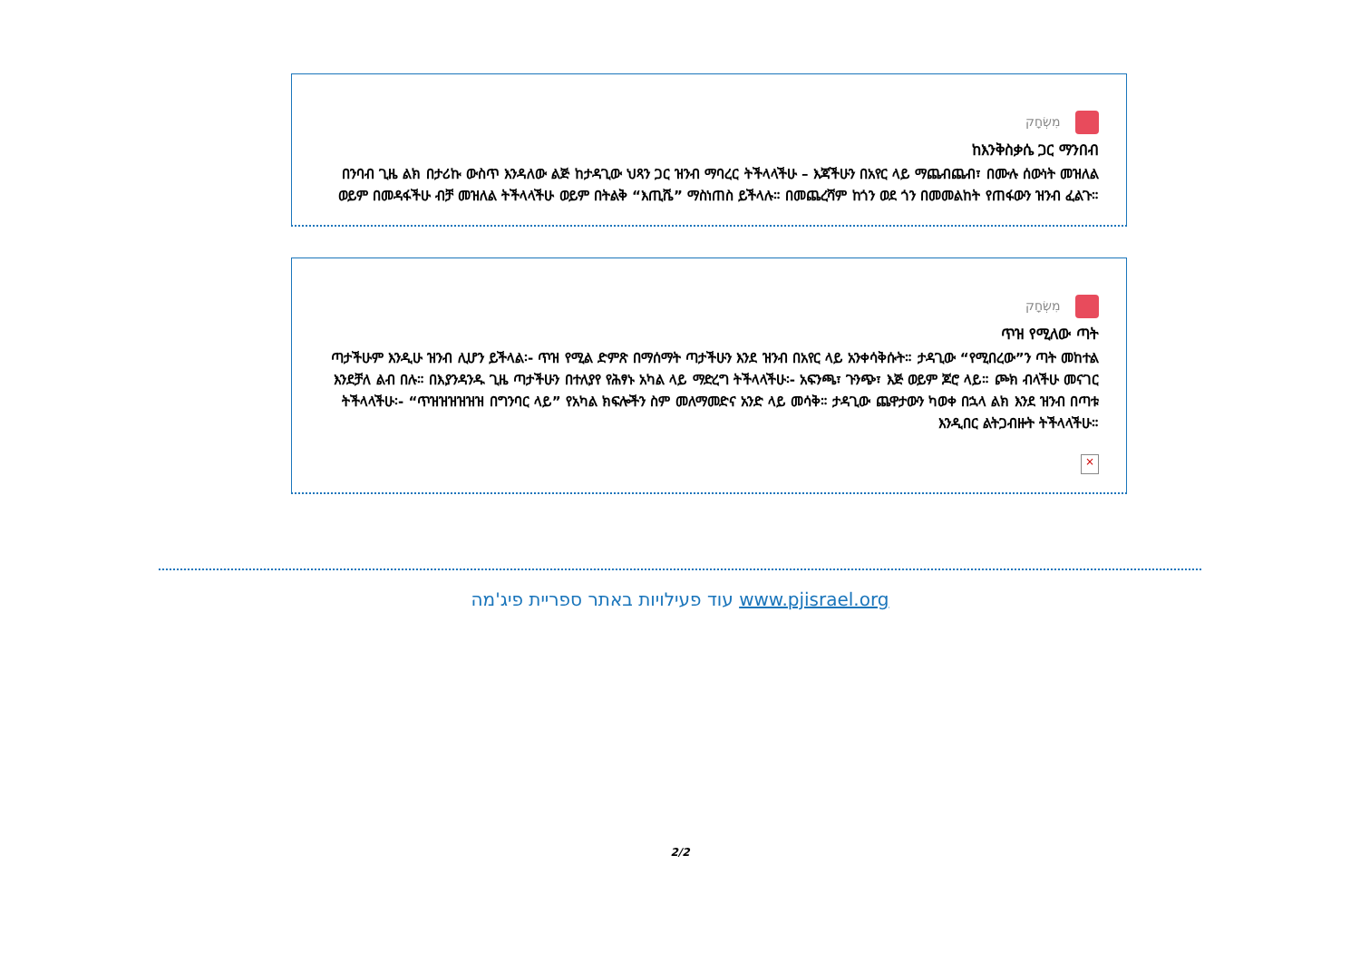מִשְׂחָק
ከእንቅስቃሴ ጋር ማንበብ
በንባብ ጊዜ ልክ በታሪኩ ውስጥ እንዳለው ልጅ ከታዳጊው ህጻን ጋር ዝንብ ማባረር ትችላላችሁ – እጃችሁን በአየር ላይ ማጨብጨብ፣ በሙሉ ሰውነት መዝለል ወይም በመዳፋችሁ ብቻ መዝለል ትችላላችሁ ወይም በትልቅ “እጢሼ” ማስነጠስ ይችላሉ። በመጨረሻም ከጎን ወደ ጎን በመመልከት የጠፋውን ዝንብ ፈልጉ።
מִשְׂחָק
ጥዝ የሚለው ጣት
ጣታችሁም እንዲሁ ዝንብ ሊሆን ይችላል፡- ጥዝ የሚል ድምጽ በማሰማት ጣታችሁን እንደ ዝንብ በአየር ላይ አንቀሳቅሱት። ታዳጊው “የሚበረው”ን ጣት መከተል እንደቻለ ልብ በሉ። በእያንዳንዱ ጊዜ ጣታችሁን በተለያየ የሕፃኑ አካል ላይ ማድረግ ትችላላችሁ፡- አፍንጫ፣ ጉንጭ፣ እጅ ወይም ጆሮ ላይ። ጮክ ብላችሁ መናገር ትችላላችሁ፡- “ጥዝዝዝዝዝዝ በግንባር ላይ” የአካል ክፍሎችን ስም መለማመድና አንድ ላይ መሳቅ። ታዳጊው ጨዋታውን ካወቀ በኋላ ልክ እንደ ዝንብ በጣቱ እንዲበር ልትጋብዙት ትችላላችሁ።
×
עוד פעילויות באתר ספריית פיג'מה www.pjisrael.org
2/2